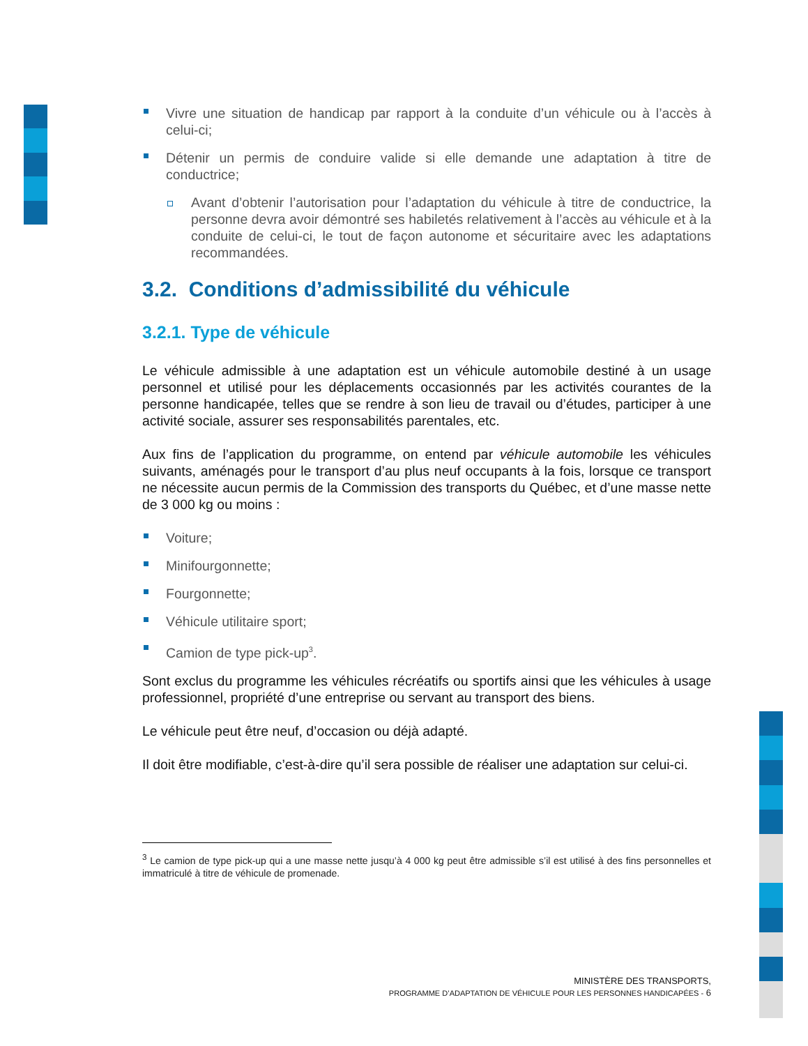Vivre une situation de handicap par rapport à la conduite d’un véhicule ou à l’accès à celui-ci;
Détenir un permis de conduire valide si elle demande une adaptation à titre de conductrice;
Avant d’obtenir l’autorisation pour l’adaptation du véhicule à titre de conductrice, la personne devra avoir démontré ses habiletés relativement à l’accès au véhicule et à la conduite de celui-ci, le tout de façon autonome et sécuritaire avec les adaptations recommandées.
3.2. Conditions d’admissibilité du véhicule
3.2.1. Type de véhicule
Le véhicule admissible à une adaptation est un véhicule automobile destiné à un usage personnel et utilisé pour les déplacements occasionnés par les activités courantes de la personne handicapée, telles que se rendre à son lieu de travail ou d’études, participer à une activité sociale, assurer ses responsabilités parentales, etc.
Aux fins de l’application du programme, on entend par véhicule automobile les véhicules suivants, aménagés pour le transport d’au plus neuf occupants à la fois, lorsque ce transport ne nécessite aucun permis de la Commission des transports du Québec, et d’une masse nette de 3 000 kg ou moins :
Voiture;
Minifourgonnette;
Fourgonnette;
Véhicule utilitaire sport;
Camion de type pick-up<sup>3</sup>.
Sont exclus du programme les véhicules récréatifs ou sportifs ainsi que les véhicules à usage professionnel, propriété d’une entreprise ou servant au transport des biens.
Le véhicule peut être neuf, d’occasion ou déjà adapté.
Il doit être modifiable, c’est-à-dire qu’il sera possible de réaliser une adaptation sur celui-ci.
<sup>3</sup> Le camion de type pick-up qui a une masse nette jusqu’à 4 000 kg peut être admissible s’il est utilisé à des fins personnelles et immatriculé à titre de véhicule de promenade.
MINISTÈRE DES TRANSPORTS,
PROGRAMME D’ADAPTATION DE VÉHICULE POUR LES PERSONNES HANDICAPÉES - 6